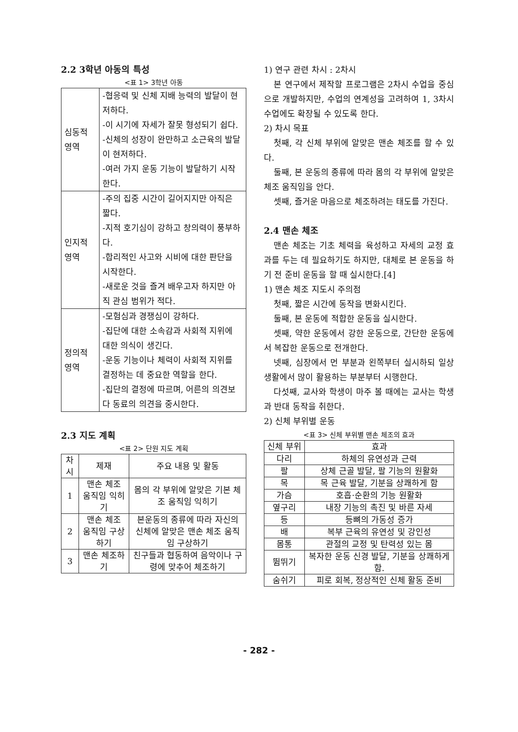2.2 3학년 아동의 특성
<표 1> 3학년 아동
| 심동적 영역 | -협응력 및 신체 지배 능력의 발달이 현저하다. -이 시기에 자세가 잘못 형성되기 쉽다. -신체의 성장이 완만하고 소근육의 발달이 현저하다. -여러 가지 운동 기능이 발달하기 시작한다. |
| 인지적 영역 | -주의 집중 시간이 길어지지만 아직은 짧다. -지적 호기심이 강하고 창의력이 풍부하다. -합리적인 사고와 시비에 대한 판단을 시작한다. -새로운 것을 즐겨 배우고자 하지만 아직 관심 범위가 적다. |
| 정의적 영역 | -모험심과 경쟁심이 강하다. -집단에 대한 소속감과 사회적 지위에 대한 의식이 생긴다. -운동 기능이나 체력이 사회적 지위를 결정하는 데 중요한 역할을 한다. -집단의 결정에 따르며, 어른의 의견보다 동료의 의견을 중시한다. |
2.3 지도 계획
<표 2> 단원 지도 계획
| 차시 | 제재 | 주요 내용 및 활동 |
| --- | --- | --- |
| 1 | 맨손 체조 움직임 익히기 | 몸의 각 부위에 알맞은 기본 체조 움직임 익히기 |
| 2 | 맨손 체조 움직임 구상하기 | 본운동의 종류에 따라 자신의 신체에 알맞은 맨손 체조 움직임 구상하기 |
| 3 | 맨손 체조하기 | 친구들과 협동하여 음악이나 구령에 맞추어 체조하기 |
1) 연구 관련 차시 : 2차시
본 연구에서 제작할 프로그램은 2차시 수업을 중심으로 개발하지만, 수업의 연계성을 고려하여 1, 3차시 수업에도 확장될 수 있도록 한다.
2) 차시 목표
첫째, 각 신체 부위에 알맞은 맨손 체조를 할 수 있다.
둘째, 본 운동의 종류에 따라 몸의 각 부위에 알맞은 체조 움직임을 안다.
셋째, 즐거운 마음으로 체조하려는 태도를 가진다.
2.4 맨손 체조
맨손 체조는 기초 체력을 육성하고 자세의 교정 효과를 두는 데 필요하기도 하지만, 대체로 본 운동을 하기 전 준비 운동을 할 때 실시한다.[4]
1) 맨손 체조 지도시 주의점
첫째, 짧은 시간에 동작을 변화시킨다.
둘째, 본 운동에 적합한 운동을 실시한다.
셋째, 약한 운동에서 강한 운동으로, 간단한 운동에서 복잡한 운동으로 전개한다.
넷째, 심장에서 먼 부분과 왼쪽부터 실시하되 일상 생활에서 많이 활용하는 부분부터 시행한다.
다섯째, 교사와 학생이 마주 볼 때에는 교사는 학생과 반대 동작을 취한다.
2) 신체 부위별 운동
<표 3> 신체 부위별 맨손 체조의 효과
| 신체 부위 | 효과 |
| --- | --- |
| 다리 | 하체의 유연성과 근력 |
| 팔 | 상체 근골 발달, 팔 기능의 원활화 |
| 목 | 목 근육 발달, 기분을 상쾌하게 함 |
| 가슴 | 호흡·순환의 기능 원활화 |
| 옆구리 | 내장 기능의 촉진 및 바른 자세 |
| 등 | 등뼈의 가동성 증가 |
| 배 | 복부 근육의 유연성 및 강인성 |
| 몸통 | 관절의 교정 및 탄력성 있는 몸 |
| 뜀뛰기 | 복자한 운동 신경 발달, 기분을 상쾌하게 함. |
| 숨쉬기 | 피로 회복, 정상적인 신체 활동 준비 |
- 282 -